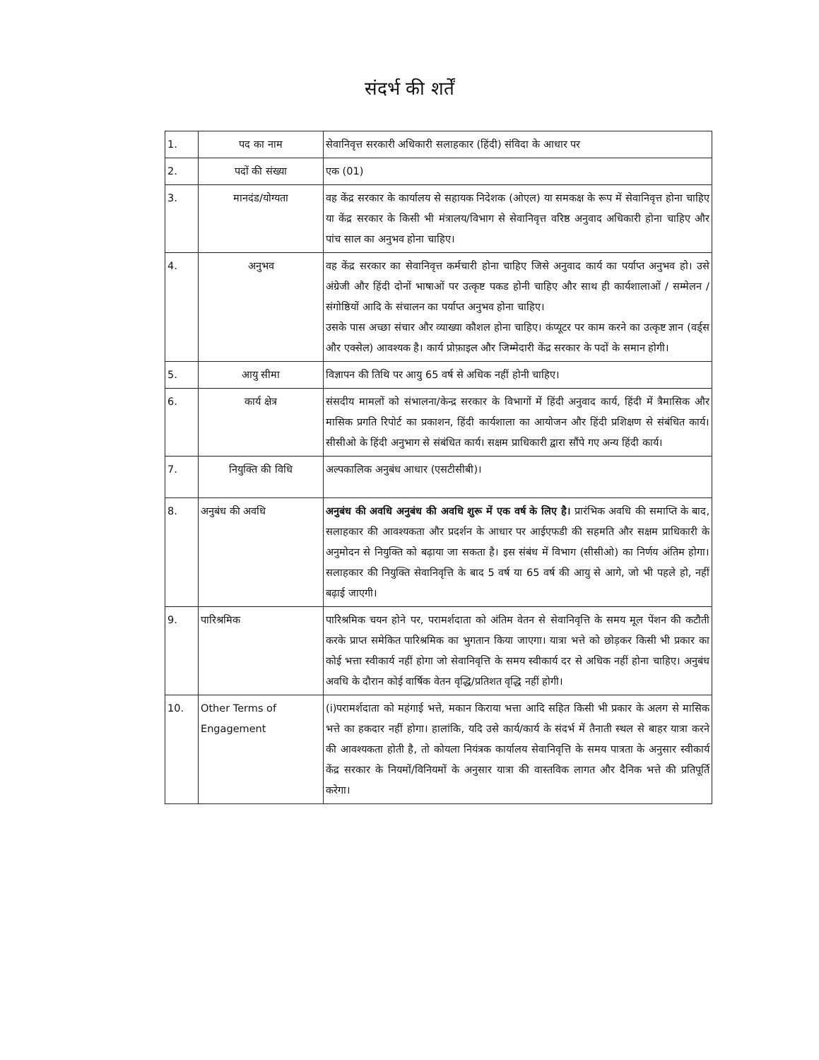संदर्भ की शर्तें
| 1. | पद का नाम | सेवानिवृत्त सरकारी अधिकारी सलाहकार (हिंदी) संविदा के आधार पर |
| 2. | पदों की संख्या | एक (01) |
| 3. | मानदंड/योग्यता | वह केंद्र सरकार के कार्यालय से सहायक निदेशक (ओएल) या समकक्ष के रूप में सेवानिवृत्त होना चाहिए या केंद्र सरकार के किसी भी मंत्रालय/विभाग से सेवानिवृत्त वरिष्ठ अनुवाद अधिकारी होना चाहिए और पांच साल का अनुभव होना चाहिए। |
| 4. | अनुभव | वह केंद्र सरकार का सेवानिवृत्त कर्मचारी होना चाहिए जिसे अनुवाद कार्य का पर्याप्त अनुभव हो। उसे अंग्रेजी और हिंदी दोनों भाषाओं पर उत्कृष्ट पकड होनी चाहिए और साथ ही कार्यशालाओं / सम्मेलन / संगोष्ठियों आदि के संचालन का पर्याप्त अनुभव होना चाहिए। उसके पास अच्छा संचार और व्याख्या कौशल होना चाहिए। कंप्यूटर पर काम करने का उत्कृष्ट ज्ञान (वर्ड्स और एक्सेल) आवश्यक है। कार्य प्रोफ़ाइल और जिम्मेदारी केंद्र सरकार के पदों के समान होगी। |
| 5. | आयु सीमा | विज्ञापन की तिथि पर आयु 65 वर्ष से अधिक नहीं होनी चाहिए। |
| 6. | कार्य क्षेत्र | संसदीय मामलों को संभालना/केन्द्र सरकार के विभागों में हिंदी अनुवाद कार्य, हिंदी में त्रैमासिक और मासिक प्रगति रिपोर्ट का प्रकाशन, हिंदी कार्यशाला का आयोजन और हिंदी प्रशिक्षण से संबंधित कार्य। सीसीओ के हिंदी अनुभाग से संबंधित कार्य। सक्षम प्राधिकारी द्वारा सौंपे गए अन्य हिंदी कार्य। |
| 7. | नियुक्ति की विधि | अल्पकालिक अनुबंध आधार (एसटीसीबी)। |
| 8. | अनुबंध की अवधि | अनुबंध की अवधि अनुबंध की अवधि शुरू में एक वर्ष के लिए है। प्रारंभिक अवधि की समाप्ति के बाद, सलाहकार की आवश्यकता और प्रदर्शन के आधार पर आईएफडी की सहमति और सक्षम प्राधिकारी के अनुमोदन से नियुक्ति को बढ़ाया जा सकता है। इस संबंध में विभाग (सीसीओ) का निर्णय अंतिम होगा। सलाहकार की नियुक्ति सेवानिवृत्ति के बाद 5 वर्ष या 65 वर्ष की आयु से आगे, जो भी पहले हो, नहीं बढ़ाई जाएगी। |
| 9. | पारिश्रमिक | पारिश्रमिक चयन होने पर, परामर्शदाता को अंतिम वेतन से सेवानिवृत्ति के समय मूल पेंशन की कटौती करके प्राप्त समेकित पारिश्रमिक का भुगतान किया जाएगा। यात्रा भत्ते को छोड़कर किसी भी प्रकार का कोई भत्ता स्वीकार्य नहीं होगा जो सेवानिवृत्ति के समय स्वीकार्य दर से अधिक नहीं होना चाहिए। अनुबंध अवधि के दौरान कोई वार्षिक वेतन वृद्धि/प्रतिशत वृद्धि नहीं होगी। |
| 10. | Other Terms of Engagement | (i)परामर्शदाता को महंगाई भत्ते, मकान किराया भत्ता आदि सहित किसी भी प्रकार के अलग से मासिक भत्ते का हकदार नहीं होगा। हालांकि, यदि उसे कार्य/कार्य के संदर्भ में तैनाती स्थल से बाहर यात्रा करने की आवश्यकता होती है, तो कोयला नियंत्रक कार्यालय सेवानिवृत्ति के समय पात्रता के अनुसार स्वीकार्य केंद्र सरकार के नियमों/विनियमों के अनुसार यात्रा की वास्तविक लागत और दैनिक भत्ते की प्रतिपूर्ति करेगा। |